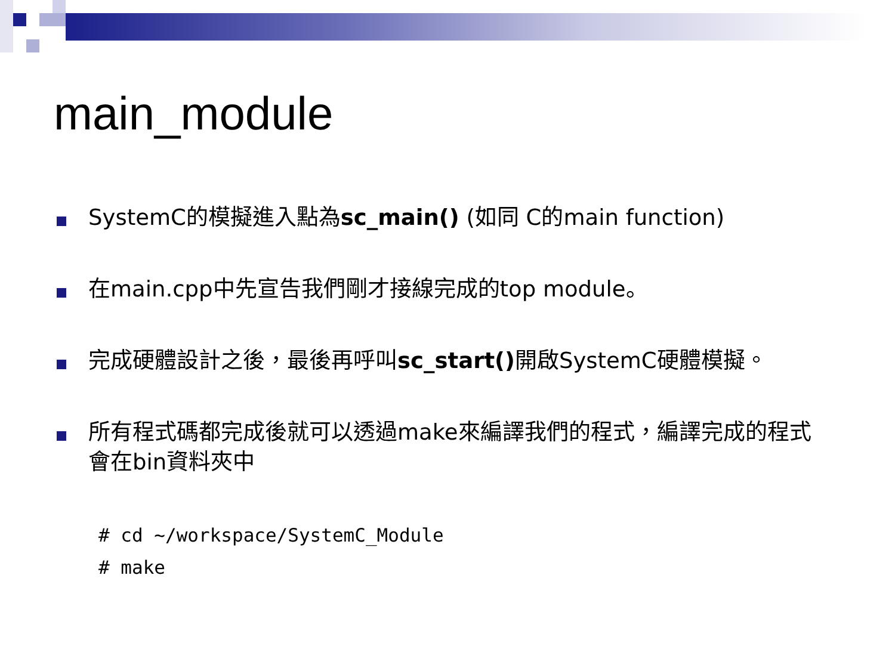main_module
SystemC的模擬進入點為sc_main() (如同 C的main function)
在main.cpp中先宣告我們剛才接線完成的top module。
完成硬體設計之後，最後再呼叫sc_start() 開啟SystemC硬體模擬。
所有程式碼都完成後就可以透過make來編譯我們的程式，編譯完成的程式會在bin資料夾中
# cd ~/workspace/SystemC_Module
# make